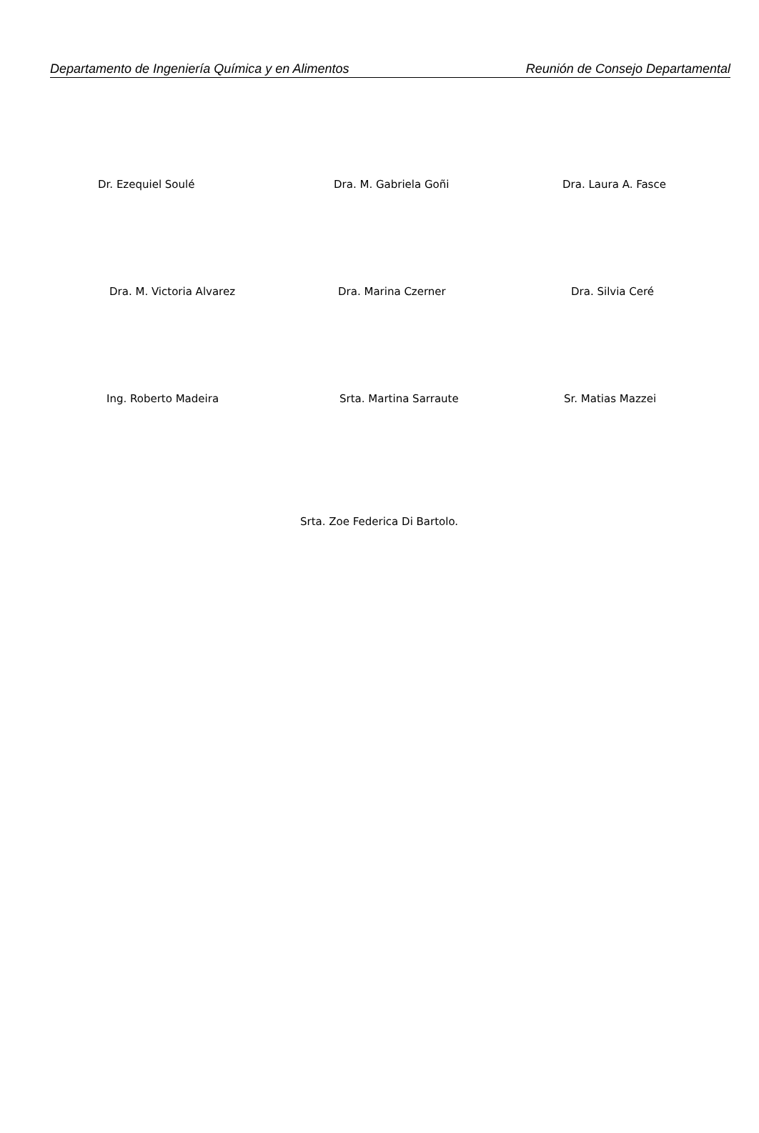Departamento de Ingeniería Química y en Alimentos Reunión de Consejo Departamental
Dr. Ezequiel Soulé Dra. M. Gabriela Goñi Dra. Laura A. Fasce
Dra. M. Victoria Alvarez Dra. Marina Czerner Dra. Silvia Ceré
Ing. Roberto Madeira Srta. Martina Sarraute Sr. Matias Mazzei
Srta. Zoe Federica Di Bartolo.